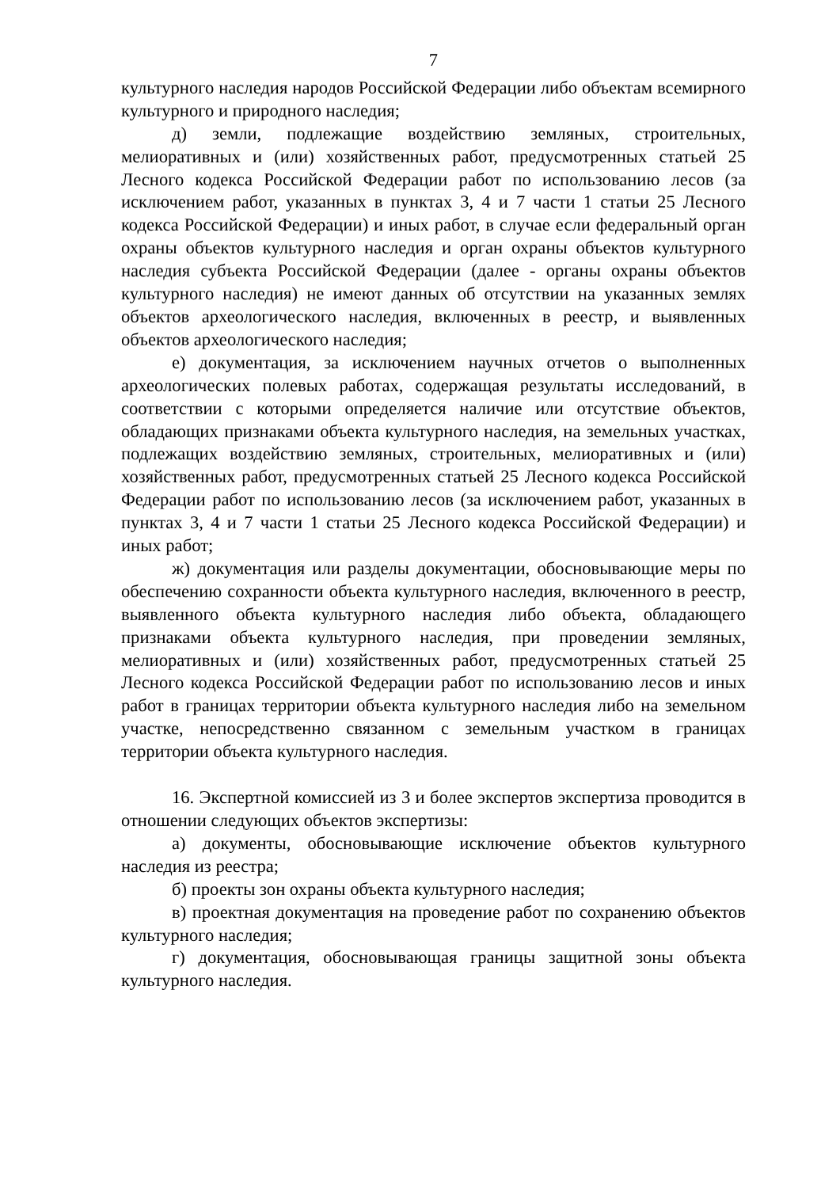7
культурного наследия народов Российской Федерации либо объектам всемирного культурного и природного наследия;
д) земли, подлежащие воздействию земляных, строительных, мелиоративных и (или) хозяйственных работ, предусмотренных статьей 25 Лесного кодекса Российской Федерации работ по использованию лесов (за исключением работ, указанных в пунктах 3, 4 и 7 части 1 статьи 25 Лесного кодекса Российской Федерации) и иных работ, в случае если федеральный орган охраны объектов культурного наследия и орган охраны объектов культурного наследия субъекта Российской Федерации (далее - органы охраны объектов культурного наследия) не имеют данных об отсутствии на указанных землях объектов археологического наследия, включенных в реестр, и выявленных объектов археологического наследия;
е) документация, за исключением научных отчетов о выполненных археологических полевых работах, содержащая результаты исследований, в соответствии с которыми определяется наличие или отсутствие объектов, обладающих признаками объекта культурного наследия, на земельных участках, подлежащих воздействию земляных, строительных, мелиоративных и (или) хозяйственных работ, предусмотренных статьей 25 Лесного кодекса Российской Федерации работ по использованию лесов (за исключением работ, указанных в пунктах 3, 4 и 7 части 1 статьи 25 Лесного кодекса Российской Федерации) и иных работ;
ж) документация или разделы документации, обосновывающие меры по обеспечению сохранности объекта культурного наследия, включенного в реестр, выявленного объекта культурного наследия либо объекта, обладающего признаками объекта культурного наследия, при проведении земляных, мелиоративных и (или) хозяйственных работ, предусмотренных статьей 25 Лесного кодекса Российской Федерации работ по использованию лесов и иных работ в границах территории объекта культурного наследия либо на земельном участке, непосредственно связанном с земельным участком в границах территории объекта культурного наследия.
16. Экспертной комиссией из 3 и более экспертов экспертиза проводится в отношении следующих объектов экспертизы:
а) документы, обосновывающие исключение объектов культурного наследия из реестра;
б) проекты зон охраны объекта культурного наследия;
в) проектная документация на проведение работ по сохранению объектов культурного наследия;
г) документация, обосновывающая границы защитной зоны объекта культурного наследия.